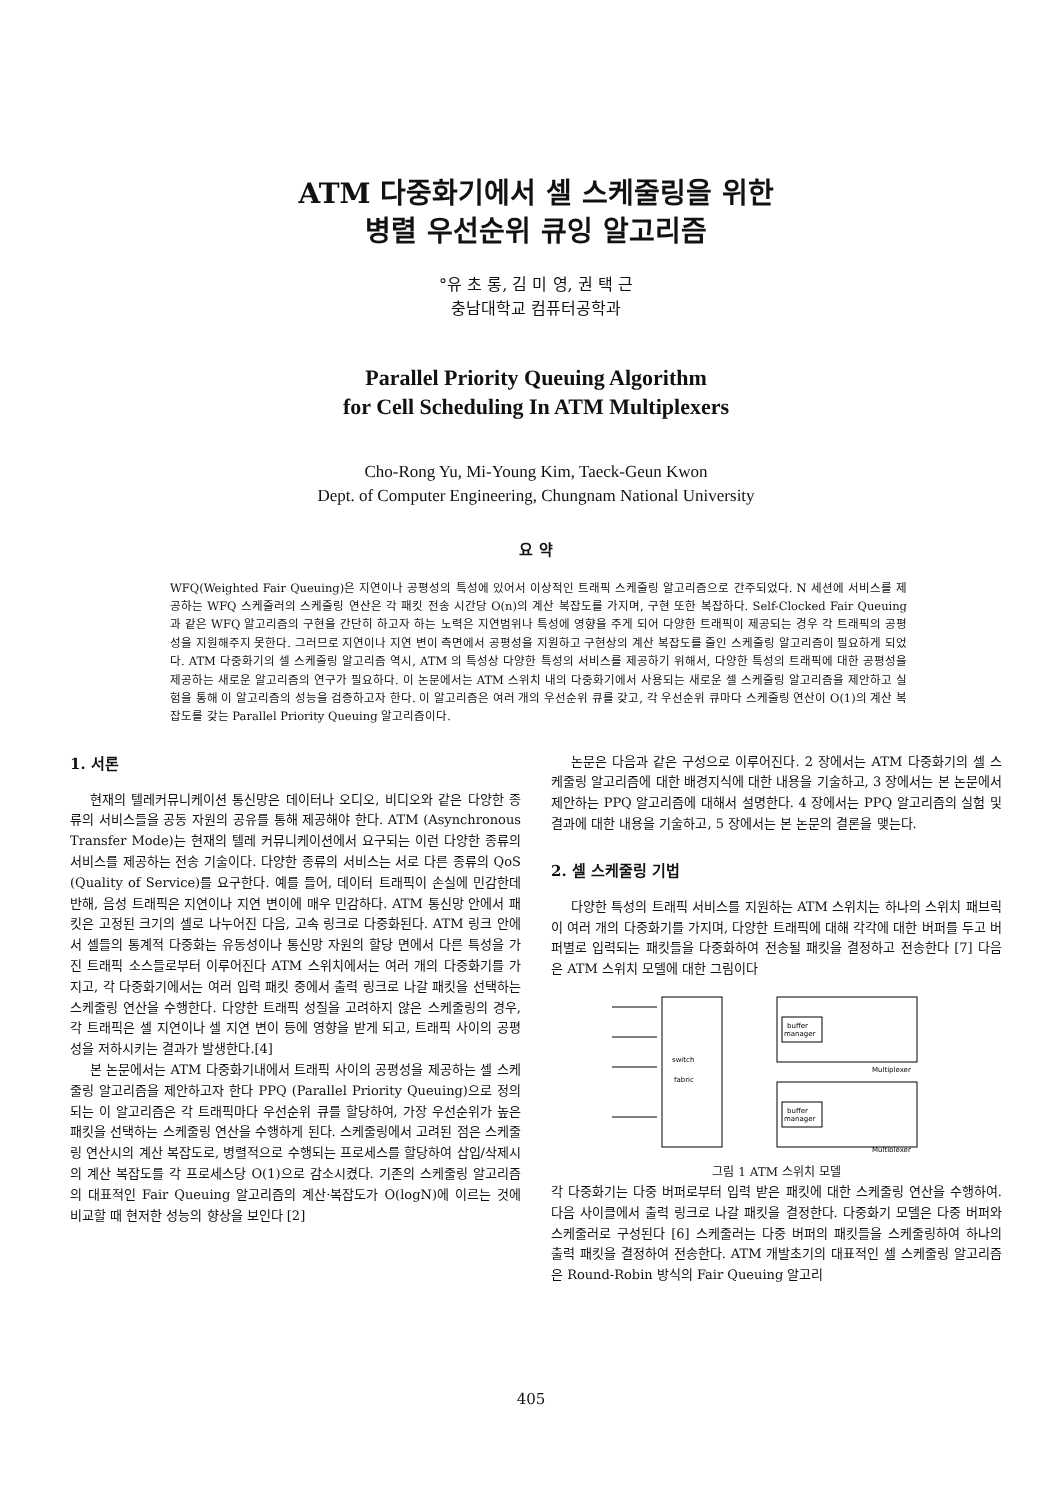ATM 다중화기에서 셀 스케줄링을 위한
병렬 우선순위 큐잉 알고리즘
°유 초 롱, 김 미 영, 권 택 근
충남대학교 컴퓨터공학과
Parallel Priority Queuing Algorithm
for Cell Scheduling In ATM Multiplexers
Cho-Rong Yu, Mi-Young Kim, Taeck-Geun Kwon
Dept. of Computer Engineering, Chungnam National University
요 약
WFQ(Weighted Fair Queuing)은 지연이나 공평성의 특성에 있어서 이상적인 트래픽 스케줄링 알고리즘으로 간주되었다. N 세션에 서비스를 제공하는 WFQ 스케줄러의 스케줄링 연산은 각 패킷 전송 시간당 O(n)의 계산 복잡도를 가지며, 구현 또한 복잡하다. Self-Clocked Fair Queuing 과 같은 WFQ 알고리즘의 구현을 간단히 하고자 하는 노력은 지연범위나 특성에 영향을 주게 되어 다양한 트래픽이 제공되는 경우 각 트래픽의 공평성을 지원해주지 못한다. 그러므로 지연이나 지연 변이 측면에서 공평성을 지원하고 구현상의 계산 복잡도를 줄인 스케줄링 알고리즘이 필요하게 되었다. ATM 다중화기의 셀 스케줄링 알고리즘 역시, ATM 의 특성상 다양한 특성의 서비스를 제공하기 위해서, 다양한 특성의 트래픽에 대한 공평성을 제공하는 새로운 알고리즘의 연구가 필요하다. 이 논문에서는 ATM 스위치 내의 다중화기에서 사용되는 새로운 셀 스케줄링 알고리즘을 제안하고 실험을 통해 이 알고리즘의 성능을 검증하고자 한다. 이 알고리즘은 여러 개의 우선순위 큐를 갖고, 각 우선순위 큐마다 스케줄링 연산이 O(1)의 계산 복잡도를 갖는 Parallel Priority Queuing 알고리즘이다.
1. 서론
현재의 텔레커뮤니케이션 통신망은 데이터나 오디오, 비디오와 같은 다양한 종류의 서비스들을 공동 자원의 공유를 통해 제공해야 한다. ATM (Asynchronous Transfer Mode)는 현재의 텔레 커뮤니케이션에서 요구되는 이런 다양한 종류의 서비스를 제공하는 전송 기술이다. 다양한 종류의 서비스는 서로 다른 종류의 QoS (Quality of Service)를 요구한다. 예를 들어, 데이터 트래픽이 손실에 민감한데 반해, 음성 트래픽은 지연이나 지연 변이에 매우 민감하다. ATM 통신망 안에서 패킷은 고정된 크기의 셀로 나누어진 다음, 고속 링크로 다중화된다. ATM 링크 안에서 셀들의 통계적 다중화는 유동성이나 통신망 자원의 할당 면에서 다른 특성을 가진 트래픽 소스들로부터 이루어진다 ATM 스위치에서는 여러 개의 다중화기를 가지고, 각 다중화기에서는 여러 입력 패킷 중에서 출력 링크로 나갈 패킷을 선택하는 스케줄링 연산을 수행한다. 다양한 트래픽 성질을 고려하지 않은 스케줄링의 경우, 각 트래픽은 셀 지연이나 셀 지연 변이 등에 영향을 받게 되고, 트래픽 사이의 공평성을 저하시키는 결과가 발생한다.[4]
본 논문에서는 ATM 다중화기내에서 트래픽 사이의 공평성을 제공하는 셀 스케줄링 알고리즘을 제안하고자 한다 PPQ (Parallel Priority Queuing)으로 정의되는 이 알고리즘은 각 트래픽마다 우선순위 큐를 할당하여, 가장 우선순위가 높은 패킷을 선택하는 스케줄링 연산을 수행하게 된다. 스케줄링에서 고려된 점은 스케줄링 연산시의 계산 복잡도로, 병렬적으로 수행되는 프로세스를 할당하여 삽입/삭제시의 계산 복잡도를 각 프로세스당 O(1)으로 감소시켰다. 기존의 스케줄링 알고리즘의 대표적인 Fair Queuing 알고리즘의 계산·복잡도가 O(logN)에 이르는 것에 비교할 때 현저한 성능의 향상을 보인다 [2]
논문은 다음과 같은 구성으로 이루어진다. 2 장에서는 ATM 다중화기의 셀 스케줄링 알고리즘에 대한 배경지식에 대한 내용을 기술하고, 3 장에서는 본 논문에서 제안하는 PPQ 알고리즘에 대해서 설명한다. 4 장에서는 PPQ 알고리즘의 실험 및 결과에 대한 내용을 기술하고, 5 장에서는 본 논문의 결론을 맺는다.
2. 셀 스케줄링 기법
다양한 특성의 트래픽 서비스를 지원하는 ATM 스위치는 하나의 스위치 패브릭이 여러 개의 다중화기를 가지며, 다양한 트래픽에 대해 각각에 대한 버퍼를 두고 버퍼별로 입력되는 패킷들을 다중화하여 전송될 패킷을 결정하고 전송한다 [7] 다음은 ATM 스위치 모델에 대한 그림이다
switch
fabric
buffer
manager
buffer
manager
Multiplexer
Multiplexer
그림 1 ATM 스위치 모델
각 다중화기는 다중 버퍼로부터 입력 받은 패킷에 대한 스케줄링 연산을 수행하여. 다음 사이클에서 출력 링크로 나갈 패킷을 결정한다. 다중화기 모델은 다중 버퍼와 스케줄러로 구성된다 [6] 스케줄러는 다중 버퍼의 패킷들을 스케줄링하여 하나의 출력 패킷을 결정하여 전송한다. ATM 개발초기의 대표적인 셀 스케줄링 알고리즘은 Round-Robin 방식의 Fair Queuing 알고리
405